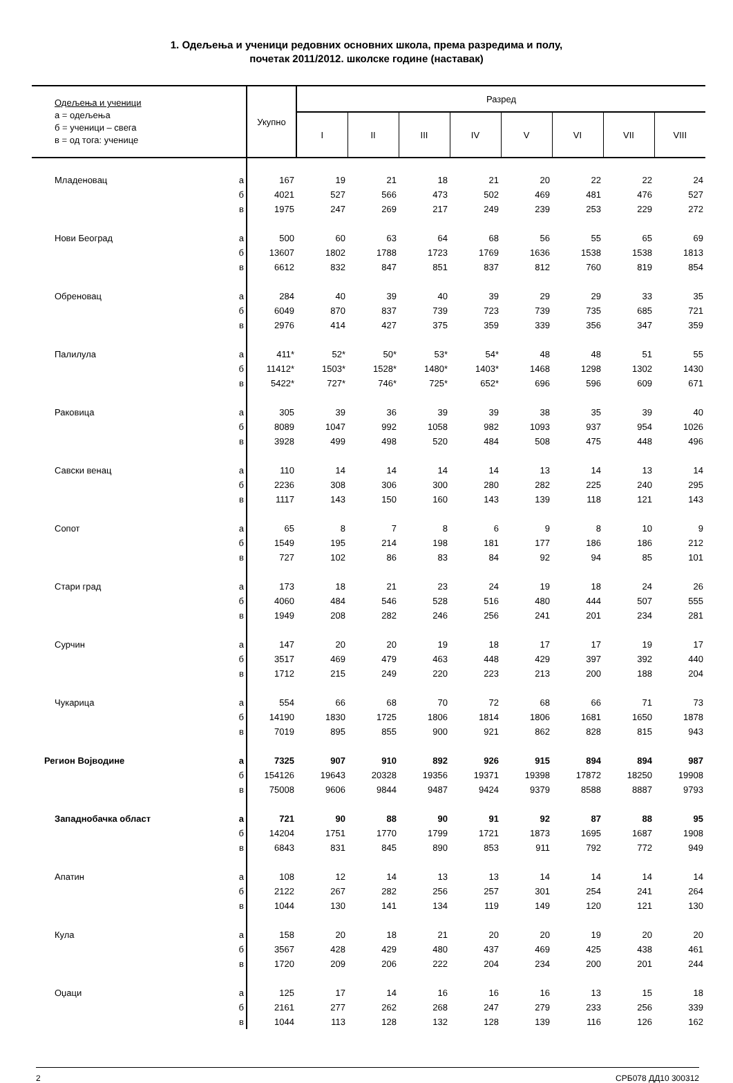1. Одељења и ученици редовних основних школа, према разредима и полу,
почетак 2011/2012. школске године (наставак)
| Одељења и ученици а = одељења б = ученици – свега в = од тога: ученице | | Укупно | Разред | | | | | | | |
| --- | --- | --- | --- | --- | --- | --- | --- | --- | --- | --- |
| | | | I | II | III | IV | V | VI | VII | VIII |
| Младеновац | а | 167 | 19 | 21 | 18 | 21 | 20 | 22 | 22 | 24 |
| | б | 4021 | 527 | 566 | 473 | 502 | 469 | 481 | 476 | 527 |
| | в | 1975 | 247 | 269 | 217 | 249 | 239 | 253 | 229 | 272 |
| Нови Београд | а | 500 | 60 | 63 | 64 | 68 | 56 | 55 | 65 | 69 |
| | б | 13607 | 1802 | 1788 | 1723 | 1769 | 1636 | 1538 | 1538 | 1813 |
| | в | 6612 | 832 | 847 | 851 | 837 | 812 | 760 | 819 | 854 |
| Обреновац | а | 284 | 40 | 39 | 40 | 39 | 29 | 29 | 33 | 35 |
| | б | 6049 | 870 | 837 | 739 | 723 | 739 | 735 | 685 | 721 |
| | в | 2976 | 414 | 427 | 375 | 359 | 339 | 356 | 347 | 359 |
| Палилула | а | 411* | 52* | 50* | 53* | 54* | 48 | 48 | 51 | 55 |
| | б | 11412* | 1503* | 1528* | 1480* | 1403* | 1468 | 1298 | 1302 | 1430 |
| | в | 5422* | 727* | 746* | 725* | 652* | 696 | 596 | 609 | 671 |
| Раковица | а | 305 | 39 | 36 | 39 | 39 | 38 | 35 | 39 | 40 |
| | б | 8089 | 1047 | 992 | 1058 | 982 | 1093 | 937 | 954 | 1026 |
| | в | 3928 | 499 | 498 | 520 | 484 | 508 | 475 | 448 | 496 |
| Савски венац | а | 110 | 14 | 14 | 14 | 14 | 13 | 14 | 13 | 14 |
| | б | 2236 | 308 | 306 | 300 | 280 | 282 | 225 | 240 | 295 |
| | в | 1117 | 143 | 150 | 160 | 143 | 139 | 118 | 121 | 143 |
| Сопот | а | 65 | 8 | 7 | 8 | 6 | 9 | 8 | 10 | 9 |
| | б | 1549 | 195 | 214 | 198 | 181 | 177 | 186 | 186 | 212 |
| | в | 727 | 102 | 86 | 83 | 84 | 92 | 94 | 85 | 101 |
| Стари град | а | 173 | 18 | 21 | 23 | 24 | 19 | 18 | 24 | 26 |
| | б | 4060 | 484 | 546 | 528 | 516 | 480 | 444 | 507 | 555 |
| | в | 1949 | 208 | 282 | 246 | 256 | 241 | 201 | 234 | 281 |
| Сурчин | а | 147 | 20 | 20 | 19 | 18 | 17 | 17 | 19 | 17 |
| | б | 3517 | 469 | 479 | 463 | 448 | 429 | 397 | 392 | 440 |
| | в | 1712 | 215 | 249 | 220 | 223 | 213 | 200 | 188 | 204 |
| Чукарица | а | 554 | 66 | 68 | 70 | 72 | 68 | 66 | 71 | 73 |
| | б | 14190 | 1830 | 1725 | 1806 | 1814 | 1806 | 1681 | 1650 | 1878 |
| | в | 7019 | 895 | 855 | 900 | 921 | 862 | 828 | 815 | 943 |
| Регион Војводине | а | 7325 | 907 | 910 | 892 | 926 | 915 | 894 | 894 | 987 |
| | б | 154126 | 19643 | 20328 | 19356 | 19371 | 19398 | 17872 | 18250 | 19908 |
| | в | 75008 | 9606 | 9844 | 9487 | 9424 | 9379 | 8588 | 8887 | 9793 |
| Западнобачка област | а | 721 | 90 | 88 | 90 | 91 | 92 | 87 | 88 | 95 |
| | б | 14204 | 1751 | 1770 | 1799 | 1721 | 1873 | 1695 | 1687 | 1908 |
| | в | 6843 | 831 | 845 | 890 | 853 | 911 | 792 | 772 | 949 |
| Апатин | а | 108 | 12 | 14 | 13 | 13 | 14 | 14 | 14 | 14 |
| | б | 2122 | 267 | 282 | 256 | 257 | 301 | 254 | 241 | 264 |
| | в | 1044 | 130 | 141 | 134 | 119 | 149 | 120 | 121 | 130 |
| Кула | а | 158 | 20 | 18 | 21 | 20 | 20 | 19 | 20 | 20 |
| | б | 3567 | 428 | 429 | 480 | 437 | 469 | 425 | 438 | 461 |
| | в | 1720 | 209 | 206 | 222 | 204 | 234 | 200 | 201 | 244 |
| Оџаци | а | 125 | 17 | 14 | 16 | 16 | 16 | 13 | 15 | 18 |
| | б | 2161 | 277 | 262 | 268 | 247 | 279 | 233 | 256 | 339 |
| | в | 1044 | 113 | 128 | 132 | 128 | 139 | 116 | 126 | 162 |
2 СРБ078 ДД10 300312